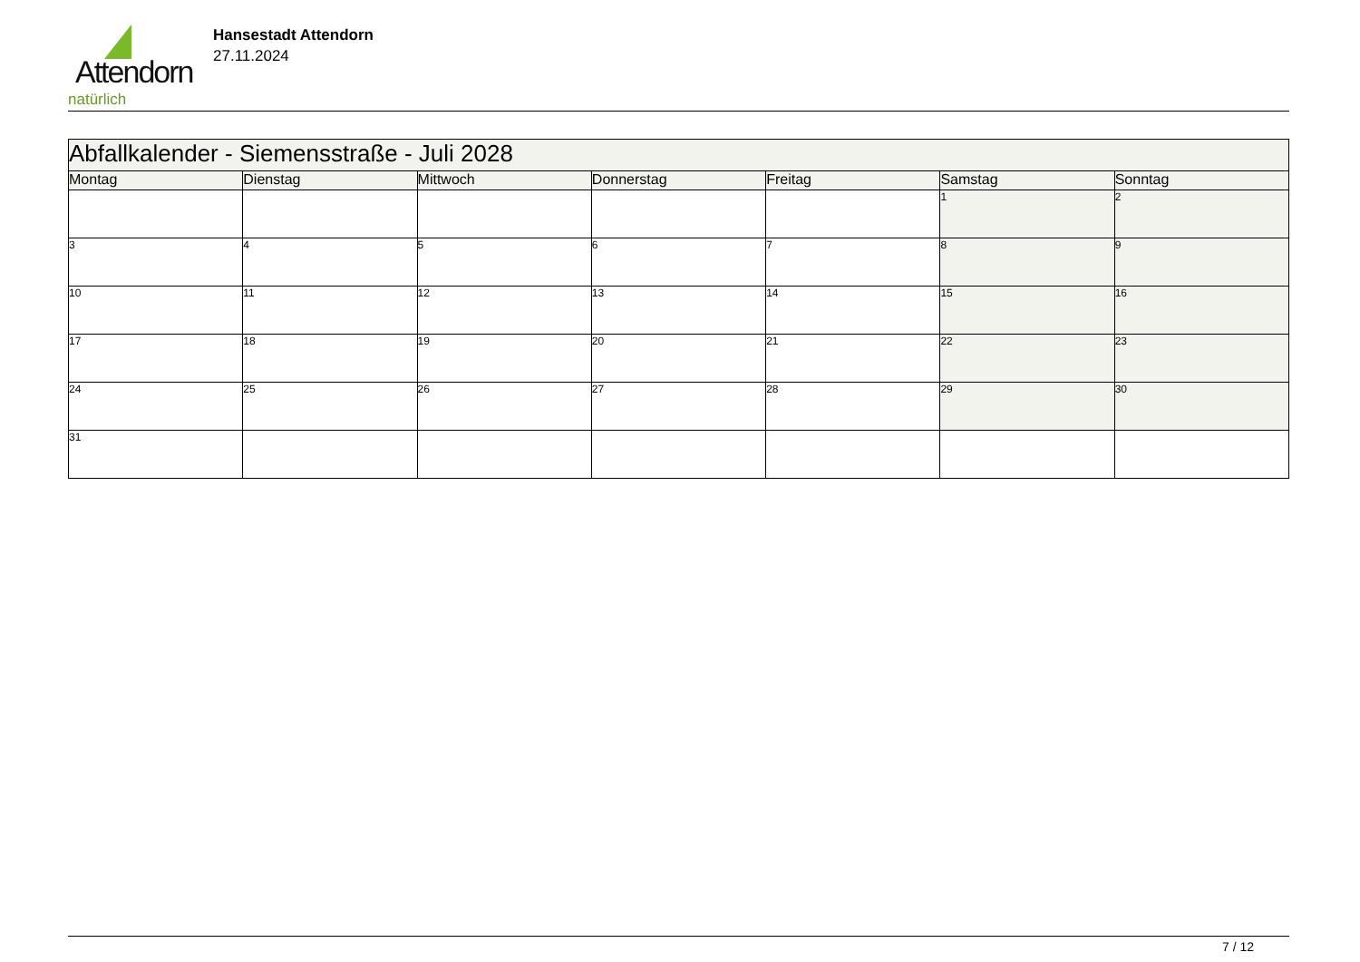Attendorn
natürlich
Hansestadt Attendorn
27.11.2024
| Abfallkalender - Siemensstraße - Juli 2028 | | | | | | |
| Montag | Dienstag | Mittwoch | Donnerstag | Freitag | Samstag | Sonntag |
| | | | | | 1 | 2 |
| 3 | 4 | 5 | 6 | 7 | 8 | 9 |
| 10 | 11 | 12 | 13 | 14 | 15 | 16 |
| 17 | 18 | 19 | 20 | 21 | 22 | 23 |
| 24 | 25 | 26 | 27 | 28 | 29 | 30 |
| 31 | | | | | | |
7 / 12